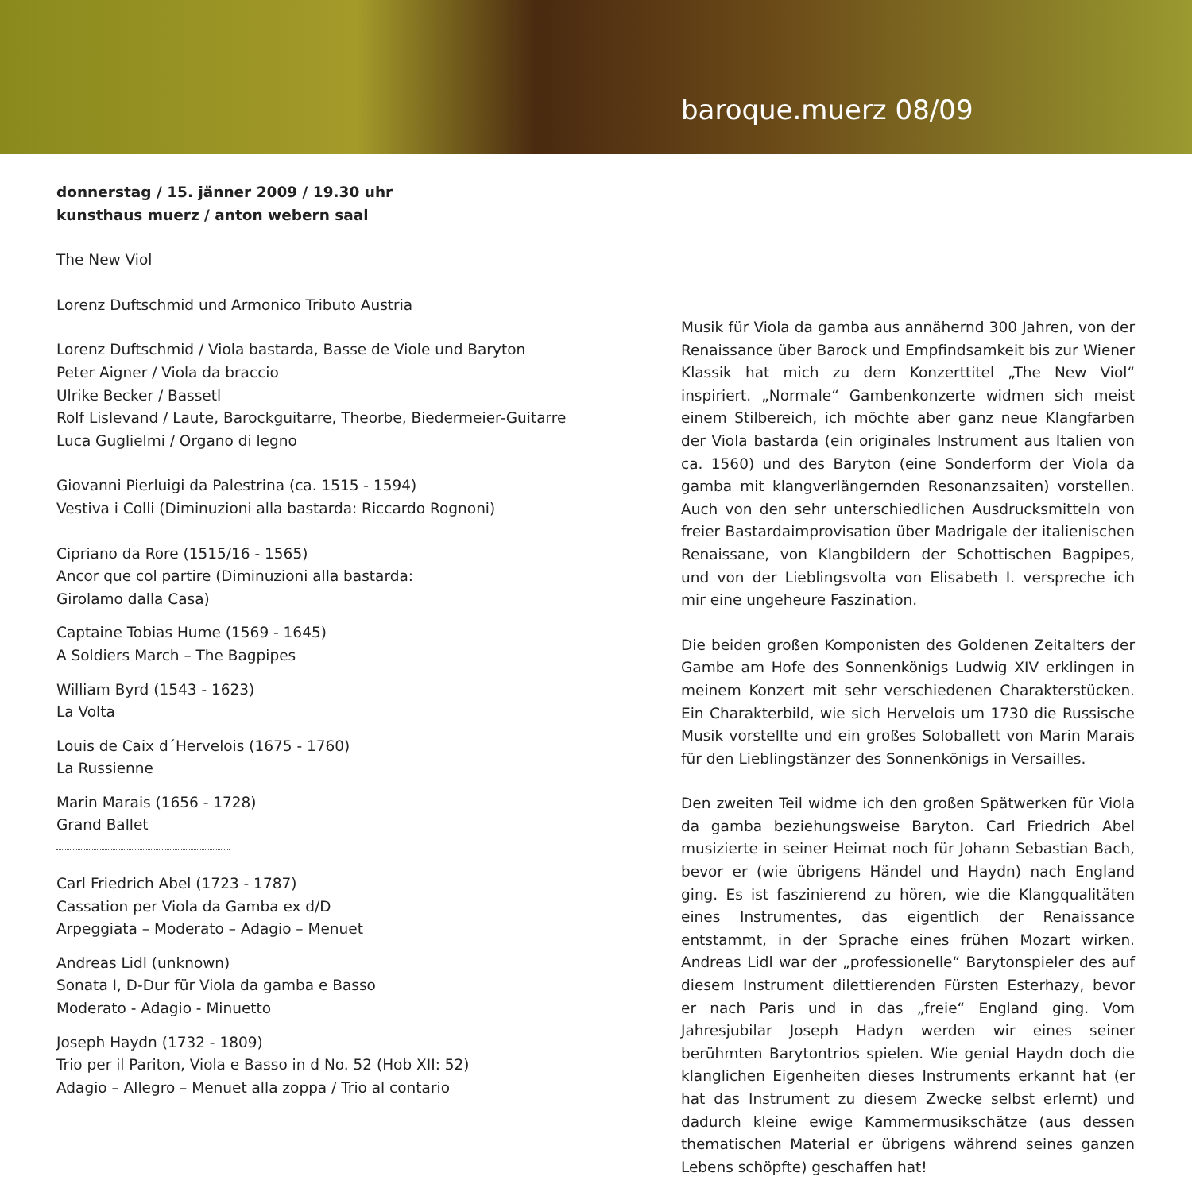baroque.muerz 08/09
donnerstag / 15. jänner 2009 / 19.30 uhr
kunsthaus muerz / anton webern saal
The New Viol
Lorenz Duftschmid und Armonico Tributo Austria
Lorenz Duftschmid / Viola bastarda, Basse de Viole und Baryton
Peter Aigner / Viola da braccio
Ulrike Becker / Bassetl
Rolf Lislevand / Laute, Barockguitarre, Theorbe, Biedermeier-Guitarre
Luca Guglielmi / Organo di legno
Giovanni Pierluigi da Palestrina (ca. 1515 - 1594)
Vestiva i Colli (Diminuzioni alla bastarda: Riccardo Rognoni)
Cipriano da Rore (1515/16 - 1565)
Ancor que col partire (Diminuzioni alla bastarda:
Girolamo dalla Casa)
Captaine Tobias Hume (1569 - 1645)
A Soldiers March – The Bagpipes
William Byrd (1543 - 1623)
La Volta
Louis de Caix d´Hervelois (1675 - 1760)
La Russienne
Marin Marais (1656 - 1728)
Grand Ballet
Carl Friedrich Abel (1723 - 1787)
Cassation per Viola da Gamba ex d/D
Arpeggiata – Moderato – Adagio – Menuet
Andreas Lidl (unknown)
Sonata I, D-Dur für Viola da gamba e Basso
Moderato - Adagio - Minuetto
Joseph Haydn (1732 - 1809)
Trio per il Pariton, Viola e Basso in d No. 52 (Hob XII: 52)
Adagio – Allegro – Menuet alla zoppa / Trio al contario
Musik für Viola da gamba aus annähernd 300 Jahren, von der Renaissance über Barock und Empfindsamkeit bis zur Wiener Klassik hat mich zu dem Konzerttitel „The New Viol“ inspiriert. „Normale“ Gambenkonzerte widmen sich meist einem Stilbereich, ich möchte aber ganz neue Klangfarben der Viola bastarda (ein originales Instrument aus Italien von ca. 1560) und des Baryton (eine Sonderform der Viola da gamba mit klangverlängernden Resonanzsaiten) vorstellen. Auch von den sehr unterschiedlichen Ausdrucksmitteln von freier Bastardaimprovisation über Madrigale der italienischen Renaissane, von Klangbildern der Schottischen Bagpipes, und von der Lieblingsvolta von Elisabeth I. verspreche ich mir eine ungeheure Faszination.
Die beiden großen Komponisten des Goldenen Zeitalters der Gambe am Hofe des Sonnenkönigs Ludwig XIV erklingen in meinem Konzert mit sehr verschiedenen Charakterstücken. Ein Charakterbild, wie sich Hervelois um 1730 die Russische Musik vorstellte und ein großes Soloballett von Marin Marais für den Lieblingstänzer des Sonnenkönigs in Versailles.
Den zweiten Teil widme ich den großen Spätwerken für Viola da gamba beziehungsweise Baryton. Carl Friedrich Abel musizierte in seiner Heimat noch für Johann Sebastian Bach, bevor er (wie übrigens Händel und Haydn) nach England ging. Es ist faszinierend zu hören, wie die Klangqualitäten eines Instrumentes, das eigentlich der Renaissance entstammt, in der Sprache eines frühen Mozart wirken. Andreas Lidl war der „professionelle“ Barytonspieler des auf diesem Instrument dilettierenden Fürsten Esterhazy, bevor er nach Paris und in das „freie“ England ging. Vom Jahresjubilar Joseph Hadyn werden wir eines seiner berühmten Barytontrios spielen. Wie genial Haydn doch die klanglichen Eigenheiten dieses Instruments erkannt hat (er hat das Instrument zu diesem Zwecke selbst erlernt) und dadurch kleine ewige Kammermusikschätze (aus dessen thematischen Material er übrigens während seines ganzen Lebens schöpfte) geschaffen hat!